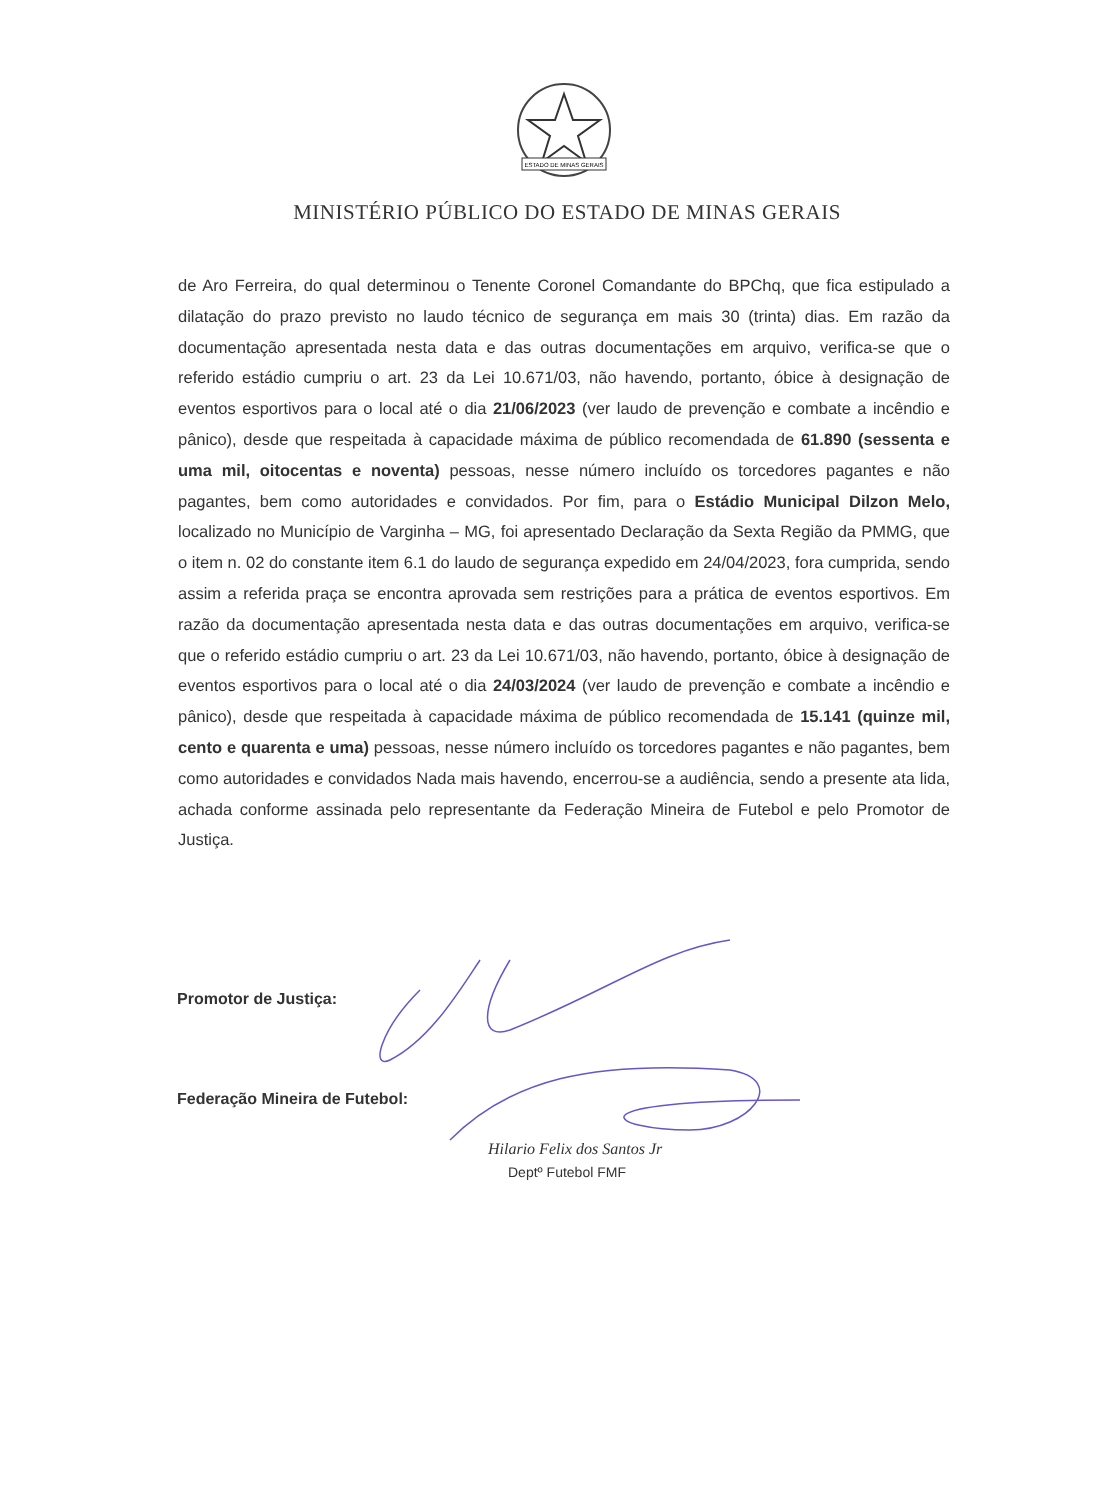ESTADO DE MINAS GERAIS
MINISTÉRIO PÚBLICO DO ESTADO DE MINAS GERAIS
de Aro Ferreira, do qual determinou o Tenente Coronel Comandante do BPChq, que fica estipulado a dilatação do prazo previsto no laudo técnico de segurança em mais 30 (trinta) dias. Em razão da documentação apresentada nesta data e das outras documentações em arquivo, verifica-se que o referido estádio cumpriu o art. 23 da Lei 10.671/03, não havendo, portanto, óbice à designação de eventos esportivos para o local até o dia 21/06/2023 (ver laudo de prevenção e combate a incêndio e pânico), desde que respeitada à capacidade máxima de público recomendada de 61.890 (sessenta e uma mil, oitocentas e noventa) pessoas, nesse número incluído os torcedores pagantes e não pagantes, bem como autoridades e convidados. Por fim, para o Estádio Municipal Dilzon Melo, localizado no Município de Varginha – MG, foi apresentado Declaração da Sexta Região da PMMG, que o item n. 02 do constante item 6.1 do laudo de segurança expedido em 24/04/2023, fora cumprida, sendo assim a referida praça se encontra aprovada sem restrições para a prática de eventos esportivos. Em razão da documentação apresentada nesta data e das outras documentações em arquivo, verifica-se que o referido estádio cumpriu o art. 23 da Lei 10.671/03, não havendo, portanto, óbice à designação de eventos esportivos para o local até o dia 24/03/2024 (ver laudo de prevenção e combate a incêndio e pânico), desde que respeitada à capacidade máxima de público recomendada de 15.141 (quinze mil, cento e quarenta e uma) pessoas, nesse número incluído os torcedores pagantes e não pagantes, bem como autoridades e convidados Nada mais havendo, encerrou-se a audiência, sendo a presente ata lida, achada conforme assinada pelo representante da Federação Mineira de Futebol e pelo Promotor de Justiça.
Promotor de Justiça:
Federação Mineira de Futebol:
Hilario Felix dos Santos Jr
Deptº Futebol FMF